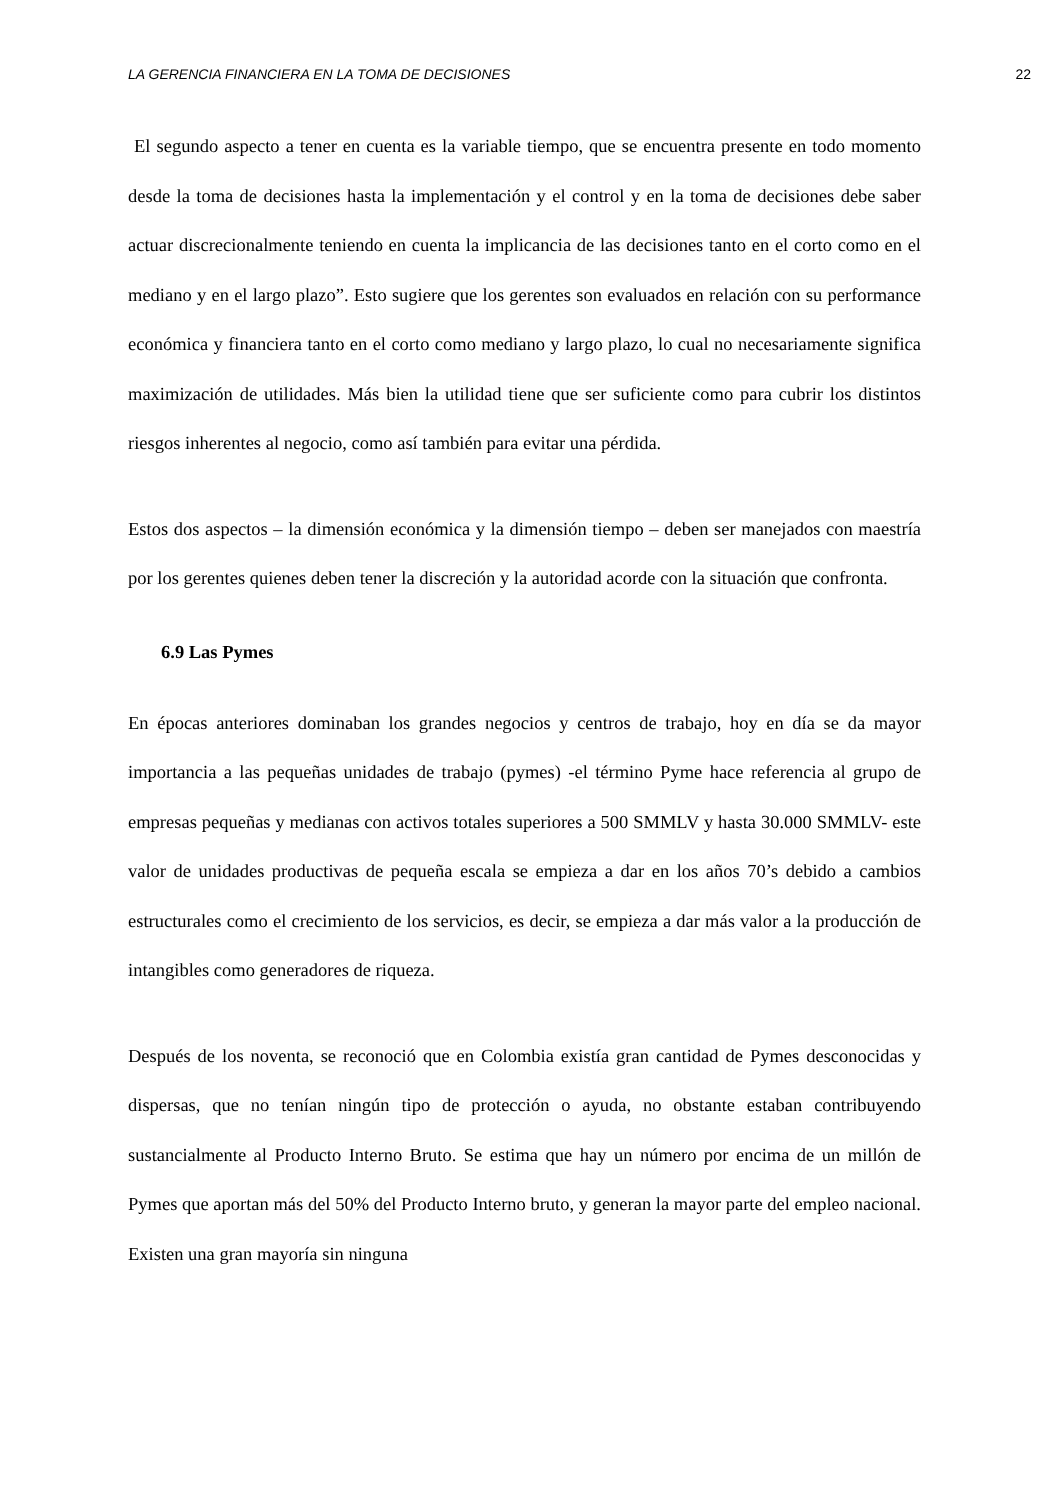LA GERENCIA FINANCIERA EN LA TOMA DE DECISIONES 22
El segundo aspecto a tener en cuenta es la variable tiempo, que se encuentra presente en todo momento desde la toma de decisiones hasta la implementación y el control y en la toma de decisiones debe saber actuar discrecionalmente teniendo en cuenta la implicancia de las decisiones tanto en el corto como en el mediano y en el largo plazo”. Esto sugiere que los gerentes son evaluados en relación con su performance económica y financiera tanto en el corto como mediano y largo plazo, lo cual no necesariamente significa maximización de utilidades. Más bien la utilidad tiene que ser suficiente como para cubrir los distintos riesgos inherentes al negocio, como así también para evitar una pérdida.
Estos dos aspectos – la dimensión económica y la dimensión tiempo – deben ser manejados con maestría por los gerentes quienes deben tener la discreción y la autoridad acorde con la situación que confronta.
6.9 Las Pymes
En épocas anteriores dominaban los grandes negocios y centros de trabajo, hoy en día se da mayor importancia a las pequeñas unidades de trabajo (pymes) -el término Pyme hace referencia al grupo de empresas pequeñas y medianas con activos totales superiores a 500 SMMLV y hasta 30.000 SMMLV- este valor de unidades productivas de pequeña escala se empieza a dar en los años 70’s debido a cambios estructurales como el crecimiento de los servicios, es decir, se empieza a dar más valor a la producción de intangibles como generadores de riqueza.
Después de los noventa, se reconoció que en Colombia existía gran cantidad de Pymes desconocidas y dispersas, que no tenían ningún tipo de protección o ayuda, no obstante estaban contribuyendo sustancialmente al Producto Interno Bruto. Se estima que hay un número por encima de un millón de Pymes que aportan más del 50% del Producto Interno bruto, y generan la mayor parte del empleo nacional. Existen una gran mayoría sin ninguna